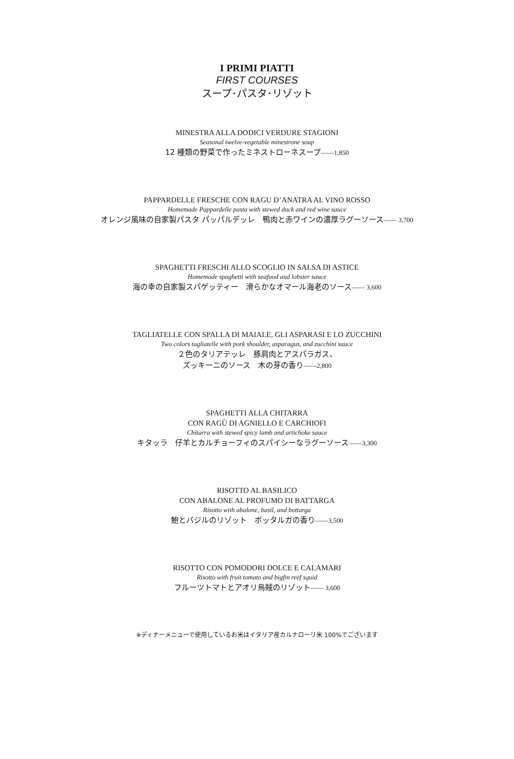I PRIMI PIATTI
FIRST COURSES
スープ･パスタ･リゾット
MINESTRA ALLA DODICI VERDURE STAGIONI
Seasonal twelve-vegetable minestrone soup
12 種類の野菜で作ったミネストローネスープ――1,850
PAPPARDELLE FRESCHE CON RAGU D’ANATRA AL VINO ROSSO
Homemade Pappardelle pasta with stewed duck and red wine sauce
オレンジ風味の自家製パスタ パッパルデッレ　鴨肉と赤ワインの濃厚ラグーソース―― 3,700
SPAGHETTI FRESCHI ALLO SCOGLIO IN SALSA DI ASTICE
Homemade spaghetti with seafood and lobster sauce
海の幸の自家製スパゲッティー　滑らかなオマール海老のソース―― 3,600
TAGLIATELLE CON SPALLA DI MAIALE, GLI ASPARASI E LO ZUCCHINI
Two colors tagliatelle with pork shoulder, asparagus, and zucchini sauce
２色のタリアテッレ　豚肩肉とアスパラガス、
ズッキーニのソース　木の芽の香り――2,800
SPAGHETTI ALLA CHITARRA
CON RAGÙ DI AGNIELLO E CARCHIOFI
Chitarra with stewed spicy lamb and artichoke sauce
キタッラ　仔羊とカルチョーフィのスパイシーなラグーソース――3,300
RISOTTO AL BASILICO
CON ABALONE AL PROFUMO DI BATTARGA
Risotto with abalone, basil, and bottarga
鮑とバジルのリゾット　ボッタルガの香り――3,500
RISOTTO CON POMODORI DOLCE E CALAMARI
Risotto with fruit tomato and bigfin reef squid
フルーツトマトとアオリ烏賊のリゾット―― 3,600
※ディナーメニューで使用しているお米はイタリア産カルナローリ米 100%でございます